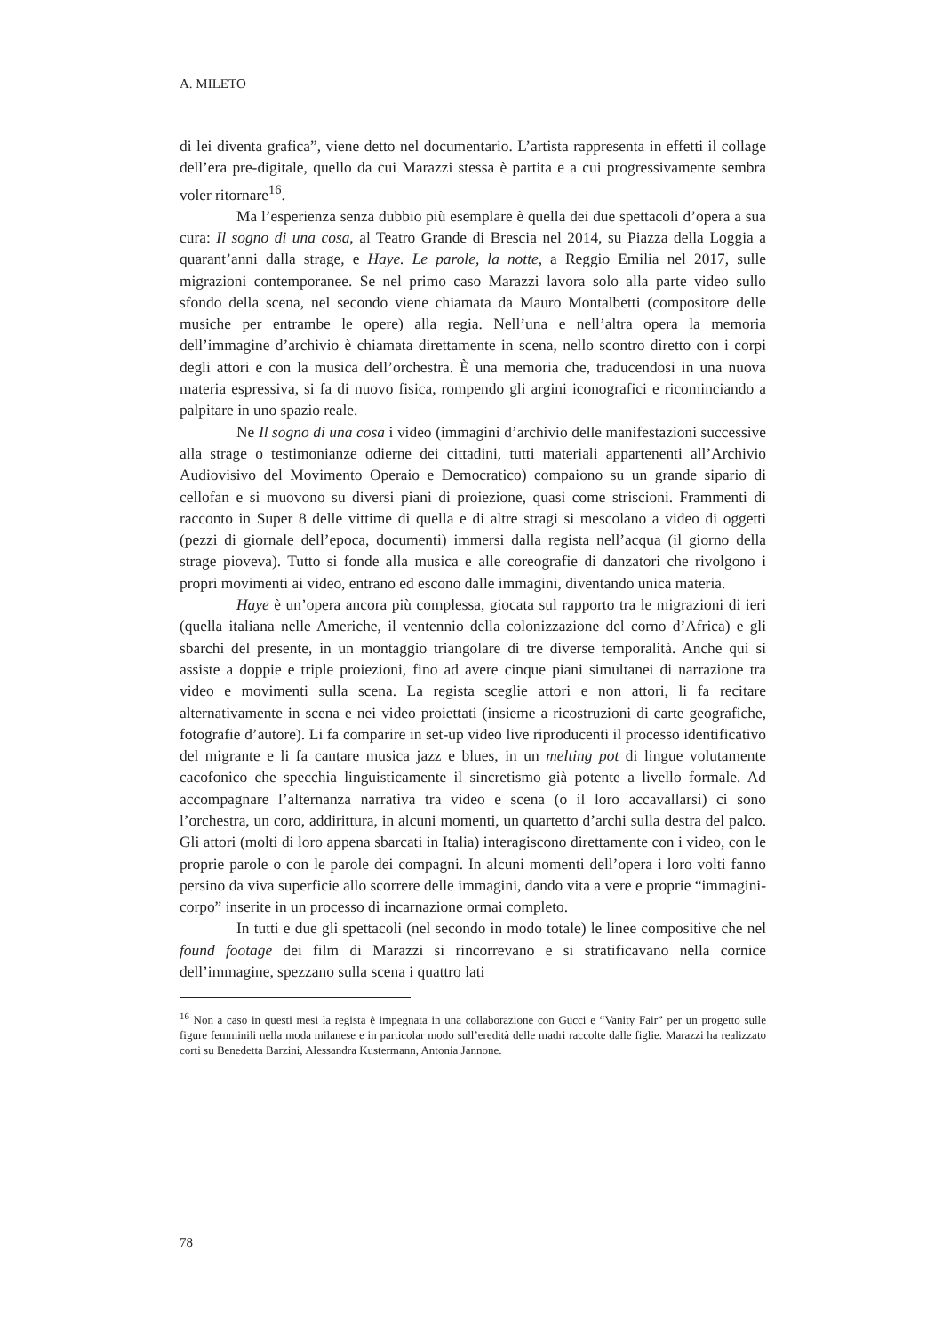A. MILETO
di lei diventa grafica”, viene detto nel documentario. L’artista rappresenta in effetti il collage dell’era pre-digitale, quello da cui Marazzi stessa è partita e a cui progressivamente sembra voler ritornare<sup>16</sup>.
Ma l’esperienza senza dubbio più esemplare è quella dei due spettacoli d’opera a sua cura: Il sogno di una cosa, al Teatro Grande di Brescia nel 2014, su Piazza della Loggia a quarant’anni dalla strage, e Haye. Le parole, la notte, a Reggio Emilia nel 2017, sulle migrazioni contemporanee. Se nel primo caso Marazzi lavora solo alla parte video sullo sfondo della scena, nel secondo viene chiamata da Mauro Montalbetti (compositore delle musiche per entrambe le opere) alla regia. Nell’una e nell’altra opera la memoria dell’immagine d’archivio è chiamata direttamente in scena, nello scontro diretto con i corpi degli attori e con la musica dell’orchestra. È una memoria che, traducendosi in una nuova materia espressiva, si fa di nuovo fisica, rompendo gli argini iconografici e ricominciando a palpitare in uno spazio reale.
Ne Il sogno di una cosa i video (immagini d’archivio delle manifestazioni successive alla strage o testimonianze odierne dei cittadini, tutti materiali appartenenti all’Archivio Audiovisivo del Movimento Operaio e Democratico) compaiono su un grande sipario di cellofan e si muovono su diversi piani di proiezione, quasi come striscioni. Frammenti di racconto in Super 8 delle vittime di quella e di altre stragi si mescolano a video di oggetti (pezzi di giornale dell’epoca, documenti) immersi dalla regista nell’acqua (il giorno della strage pioveva). Tutto si fonde alla musica e alle coreografie di danzatori che rivolgono i propri movimenti ai video, entrano ed escono dalle immagini, diventando unica materia.
Haye è un’opera ancora più complessa, giocata sul rapporto tra le migrazioni di ieri (quella italiana nelle Americhe, il ventennio della colonizzazione del corno d’Africa) e gli sbarchi del presente, in un montaggio triangolare di tre diverse temporalità. Anche qui si assiste a doppie e triple proiezioni, fino ad avere cinque piani simultanei di narrazione tra video e movimenti sulla scena. La regista sceglie attori e non attori, li fa recitare alternativamente in scena e nei video proiettati (insieme a ricostruzioni di carte geografiche, fotografie d’autore). Li fa comparire in set-up video live riproducenti il processo identificativo del migrante e li fa cantare musica jazz e blues, in un melting pot di lingue volutamente cacofonico che specchia linguisticamente il sincretismo già potente a livello formale. Ad accompagnare l’alternanza narrativa tra video e scena (o il loro accavallarsi) ci sono l’orchestra, un coro, addirittura, in alcuni momenti, un quartetto d’archi sulla destra del palco. Gli attori (molti di loro appena sbarcati in Italia) interagiscono direttamente con i video, con le proprie parole o con le parole dei compagni. In alcuni momenti dell’opera i loro volti fanno persino da viva superficie allo scorrere delle immagini, dando vita a vere e proprie “immagini-corpo” inserite in un processo di incarnazione ormai completo.
In tutti e due gli spettacoli (nel secondo in modo totale) le linee compositive che nel found footage dei film di Marazzi si rincorrevano e si stratificavano nella cornice dell’immagine, spezzano sulla scena i quattro lati
<sup>16</sup> Non a caso in questi mesi la regista è impegnata in una collaborazione con Gucci e “Vanity Fair” per un progetto sulle figure femminili nella moda milanese e in particolar modo sull’eredità delle madri raccolte dalle figlie. Marazzi ha realizzato corti su Benedetta Barzini, Alessandra Kustermann, Antonia Jannone.
78